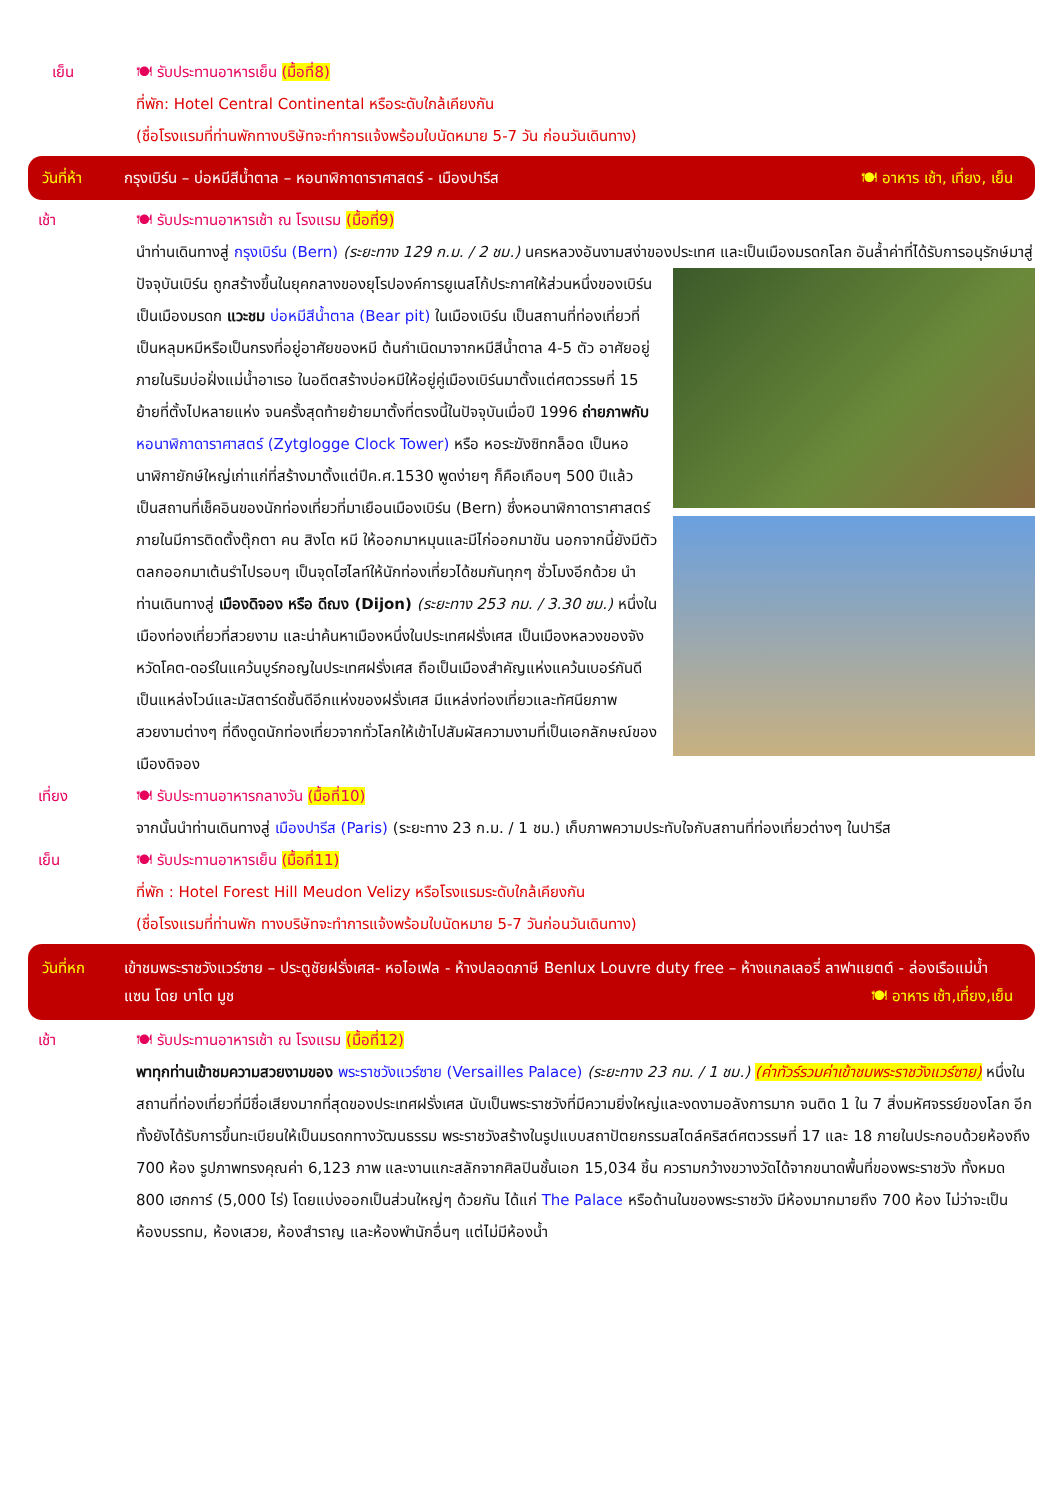เย็น 🍽 รับประทานอาหารเย็น (มื้อที่8)
ที่พัก: Hotel Central Continental หรือระดับใกล้เคียงกัน
(ชื่อโรงแรมที่ท่านพักทางบริษัทจะทำการแจ้งพร้อมใบนัดหมาย 5-7 วัน ก่อนวันเดินทาง)
วันที่ห้า กรุงเบิร์น – บ่อหมีสีน้ำตาล – หอนาฬิกาดาราศาสตร์ - เมืองปารีส
🍽 อาหาร เช้า, เที่ยง, เย็น
เช้า 🍽 รับประทานอาหารเช้า ณ โรงแรม (มื้อที่9)
นำท่านเดินทางสู่ กรุงเบิร์น (Bern) (ระยะทาง 129 ก.ม. / 2 ชม.) นครหลวงอันงามสง่าของประเทศ และเป็นเมืองมรดกโลก
อันล้ำค่าที่ได้รับการอนุรักษ์มาสู่ปัจจุบันเบิร์น ถูกสร้างขึ้นในยุคกลางของยุโรปองค์การยูเนสโก้ประกาศให้ส่วนหนึ่งของเบิร์นเป็นเมืองมรดก แวะชม บ่อหมีสีน้ำตาล (Bear pit) ในเมืองเบิร์น เป็นสถานที่ท่องเที่ยวที่เป็นหลุมหมีหรือเป็นกรงที่อยู่อาศัยของหมี ต้นกำเนิดมาจากหมีสีน้ำตาล 4-5 ตัว อาศัยอยู่ภายในริมบ่อฝั่งแม่น้ำอาเรอ ในอดีตสร้างบ่อหมีให้อยู่คู่เมืองเบิร์นมาตั้งแต่ศตวรรษที่ 15 ย้ายที่ตั้งไปหลายแห่ง จนครั้งสุดท้ายย้ายมาตั้งที่ตรงนี้ในปัจจุบันเมื่อปี 1996 ถ่ายภาพกับ หอนาฬิกาดาราศาสตร์ (Zytglogge Clock Tower) หรือ หอระฆังซิทกล็อด เป็นหอนาฬิกายักษ์ใหญ่เก่าแก่ที่สร้างมาตั้งแต่ปีค.ศ.1530 พูดง่ายๆ ก็คือเกือบๆ 500 ปีแล้ว เป็นสถานที่เช็คอินของนักท่องเที่ยวที่มาเยือนเมืองเบิร์น (Bern) ซึ่งหอนาฬิกาดาราศาสตร์ ภายในมีการติดตั้งตุ๊กตา คน สิงโต หมี ให้ออกมาหมุนและมีไก่ออกมาขัน นอกจากนี้ยังมีตัวตลกออกมาเต้นรำไปรอบๆ เป็นจุดไฮไลท์ให้นักท่องเที่ยวได้ชมกันทุกๆ ชั่วโมงอีกด้วย นำท่านเดินทางสู่ เมืองดิจอง หรือ ดีฌง (Dijon) (ระยะทาง 253 กม. / 3.30 ชม.) หนึ่งในเมืองท่องเที่ยวที่สวยงาม และน่าค้นหาเมืองหนึ่งในประเทศฝรั่งเศส เป็นเมืองหลวงของจังหวัดโคต-ดอร์ในแคว้นบูร์กอญในประเทศฝรั่งเศส ถือเป็นเมืองสำคัญแห่งแคว้นเบอร์กันดี เป็นแหล่งไวน์และมัสตาร์ดชั้นดีอีกแห่งของฝรั่งเศส มีแหล่งท่องเที่ยวและทัศนียภาพสวยงามต่างๆ ที่ดึงดูดนักท่องเที่ยวจากทั่วโลกให้เข้าไปสัมผัสความงามที่เป็นเอกลักษณ์ของเมืองดิจอง
เที่ยง 🍽 รับประทานอาหารกลางวัน (มื้อที่10)
จากนั้นนำท่านเดินทางสู่ เมืองปารีส (Paris) (ระยะทาง 23 ก.ม. / 1 ชม.) เก็บภาพความประทับใจกับสถานที่ท่องเที่ยวต่างๆ ในปารีส
เย็น 🍽 รับประทานอาหารเย็น (มื้อที่11)
ที่พัก : Hotel Forest Hill Meudon Velizy หรือโรงแรมระดับใกล้เคียงกัน
(ชื่อโรงแรมที่ท่านพัก ทางบริษัทจะทำการแจ้งพร้อมใบนัดหมาย 5-7 วันก่อนวันเดินทาง)
วันที่หก เข้าชมพระราชวังแวร์ซาย – ประตูชัยฝรั่งเศส- หอไอเฟล - ห้างปลอดภาษี Benlux Louvre duty free – ห้างแกลเลอรี่ ลาฟาแยตต์ - ล่องเรือแม่น้ำแซน โดย บาโต มูช 🍽 อาหาร เช้า,เที่ยง,เย็น
เช้า 🍽 รับประทานอาหารเช้า ณ โรงแรม (มื้อที่12)
พาทุกท่านเข้าชมความสวยงามของ พระราชวังแวร์ซาย (Versailles Palace) (ระยะทาง 23 กม. / 1 ชม.) (ค่าทัวร์รวมค่าเข้าชมพระราชวังแวร์ซาย) หนึ่งในสถานที่ท่องเที่ยวที่มีชื่อเสียงมากที่สุดของประเทศฝรั่งเศส นับเป็นพระราชวังที่มีความยิ่งใหญ่และงดงามอลังการมาก จนติด 1 ใน 7 สิ่งมหัศจรรย์ของโลก อีกทั้งยังได้รับการขึ้นทะเบียนให้เป็นมรดกทางวัฒนธรรม พระราชวังสร้างในรูปแบบสถาปัตยกรรมสไตล์คริสต์ศตวรรษที่ 17 และ 18 ภายในประกอบด้วยห้องถึง 700 ห้อง รูปภาพทรงคุณค่า 6,123 ภาพ และงานแกะสลักจากศิลปินชั้นเอก 15,034 ชิ้น ควรามกว้างขวางวัดได้จากขนาดพื้นที่ของพระราชวัง ทั้งหมด 800 เฮกการ์ (5,000 ไร่) โดยแบ่งออกเป็นส่วนใหญ่ๆ ด้วยกัน ได้แก่ The Palace หรือด้านในของพระราชวัง มีห้องมากมายถึง 700 ห้อง ไม่ว่าจะเป็น ห้องบรรทม, ห้องเสวย, ห้องสำราญ และห้องพำนักอื่นๆ แต่ไม่มีห้องน้ำ